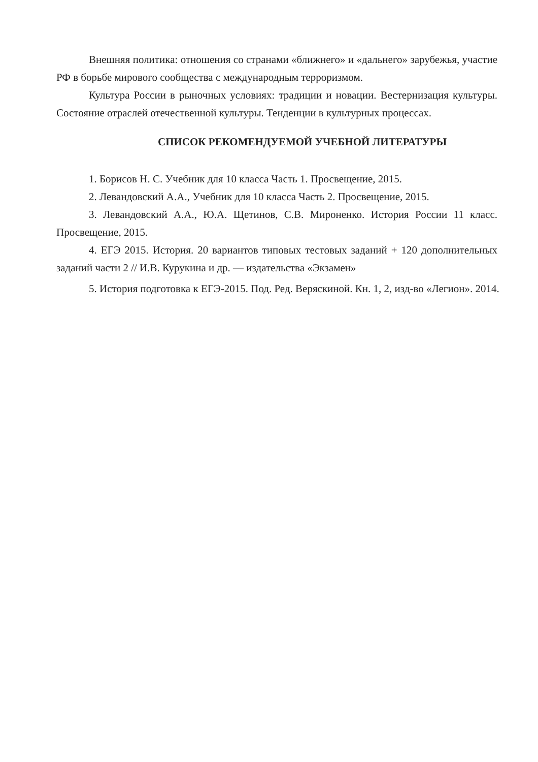Внешняя политика: отношения со странами «ближнего» и «дальнего» зарубежья, участие РФ в борьбе мирового сообщества с международным терроризмом.
Культура России в рыночных условиях: традиции и новации. Вестернизация культуры. Состояние отраслей отечественной культуры. Тенденции в культурных процессах.
СПИСОК РЕКОМЕНДУЕМОЙ УЧЕБНОЙ ЛИТЕРАТУРЫ
1. Борисов Н. С. Учебник для 10 класса Часть 1. Просвещение, 2015.
2. Левандовский А.А., Учебник для 10 класса Часть 2. Просвещение, 2015.
3. Левандовский А.А., Ю.А. Щетинов, С.В. Мироненко. История России 11 класс. Просвещение, 2015.
4. ЕГЭ 2015. История. 20 вариантов типовых тестовых заданий + 120 дополнительных заданий части 2 // И.В. Курукина и др. — издательства «Экзамен»
5. История подготовка к ЕГЭ-2015. Под. Ред. Веряскиной. Кн. 1, 2, изд-во «Легион». 2014.